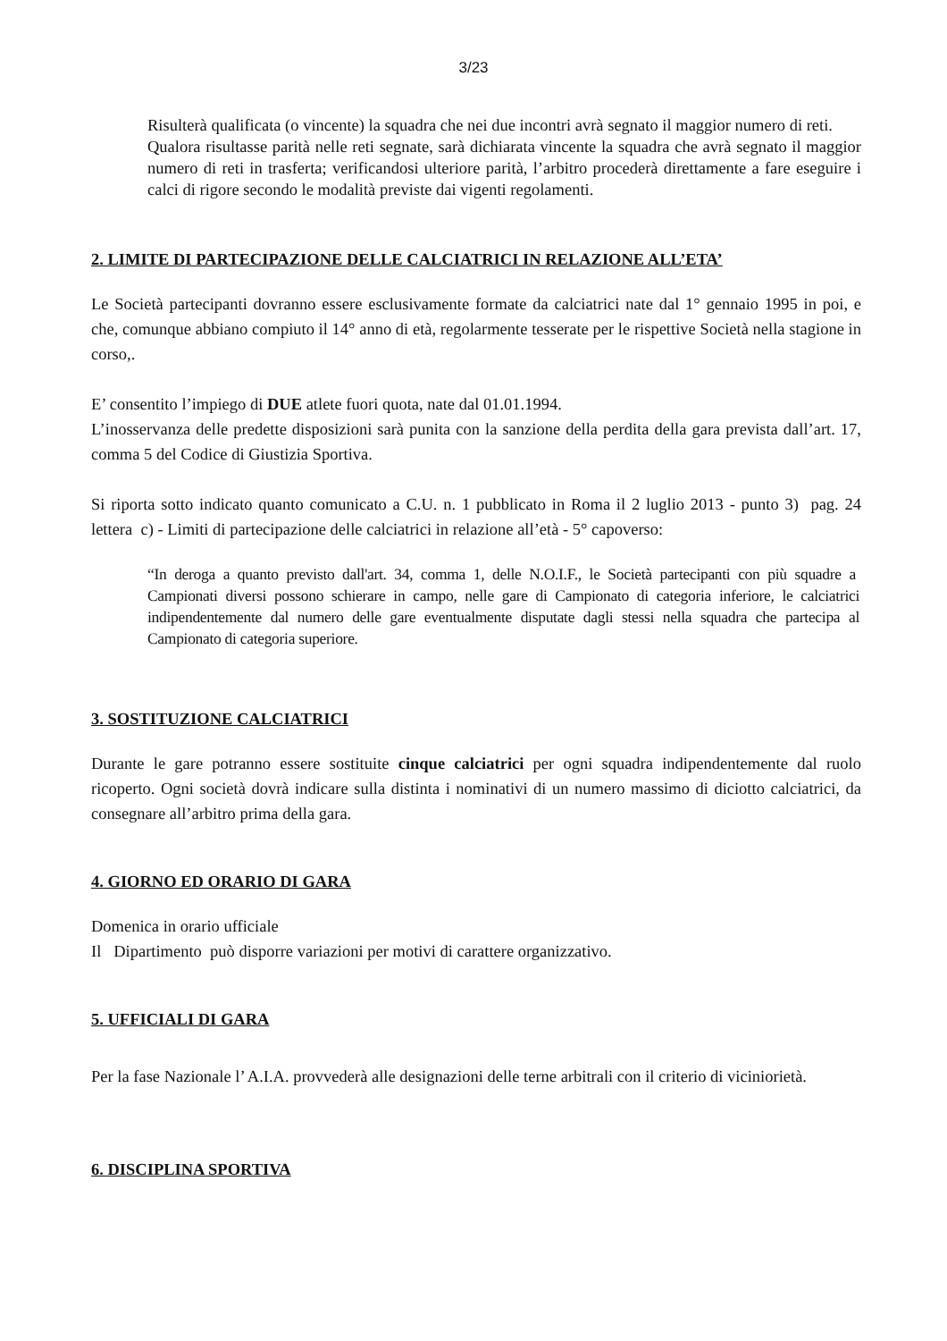3/23
Risulterà qualificata (o vincente) la squadra che nei due incontri avrà segnato il maggior numero di reti.
Qualora risultasse parità nelle reti segnate, sarà dichiarata vincente la squadra che avrà segnato il maggior numero di reti in trasferta; verificandosi ulteriore parità, l’arbitro procederà direttamente a fare eseguire i calci di rigore secondo le modalità previste dai vigenti regolamenti.
2. LIMITE DI PARTECIPAZIONE DELLE CALCIATRICI IN RELAZIONE ALL’ETA’
Le Società partecipanti dovranno essere esclusivamente formate da calciatrici nate dal 1° gennaio 1995 in poi, e che, comunque abbiano compiuto il 14° anno di età, regolarmente tesserate per le rispettive Società nella stagione in corso,.
E’ consentito l’impiego di DUE atlete fuori quota, nate dal 01.01.1994.
L’inosservanza delle predette disposizioni sarà punita con la sanzione della perdita della gara prevista dall’art. 17, comma 5 del Codice di Giustizia Sportiva.
Si riporta sotto indicato quanto comunicato a C.U. n. 1 pubblicato in Roma il 2 luglio 2013 - punto 3) pag. 24 lettera c) - Limiti di partecipazione delle calciatrici in relazione all’età - 5° capoverso:
“In deroga a quanto previsto dall'art. 34, comma 1, delle N.O.I.F., le Società partecipanti con più squadre a Campionati diversi possono schierare in campo, nelle gare di Campionato di categoria inferiore, le calciatrici indipendentemente dal numero delle gare eventualmente disputate dagli stessi nella squadra che partecipa al Campionato di categoria superiore.
3. SOSTITUZIONE CALCIATRICI
Durante le gare potranno essere sostituite cinque calciatrici per ogni squadra indipendentemente dal ruolo ricoperto. Ogni società dovrà indicare sulla distinta i nominativi di un numero massimo di diciotto calciatrici, da consegnare all’arbitro prima della gara.
4. GIORNO ED ORARIO DI GARA
Domenica in orario ufficiale
Il Dipartimento può disporre variazioni per motivi di carattere organizzativo.
5. UFFICIALI DI GARA
Per la fase Nazionale l’ A.I.A. provvederà alle designazioni delle terne arbitrali con il criterio di viciniorietà.
6. DISCIPLINA SPORTIVA